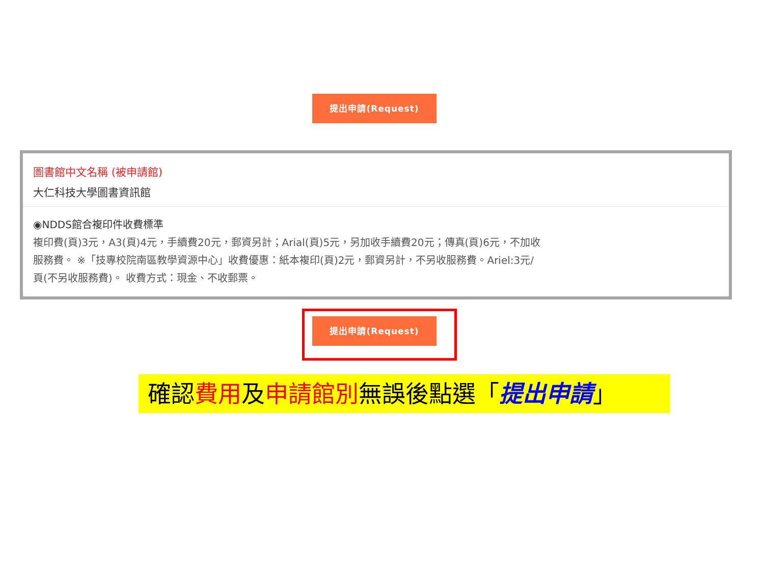提出申請(Request)
圖書館中文名稱 (被申請館)
大仁科技大學圖書資訊館
◉NDDS館合複印件收費標準
複印費(頁)3元，A3(頁)4元，手續費20元，郵資另計；Arial(頁)5元，另加收手續費20元；傳真(頁)6元，不加收服務費。 ※「技專校院南區教學資源中心」收費優惠：紙本複印(頁)2元，郵資另計，不另收服務費。Ariel:3元/頁(不另收服務費)。 收費方式：現金、不收郵票。
提出申請(Request)
確認費用及申請館別無誤後點選「提出申請」